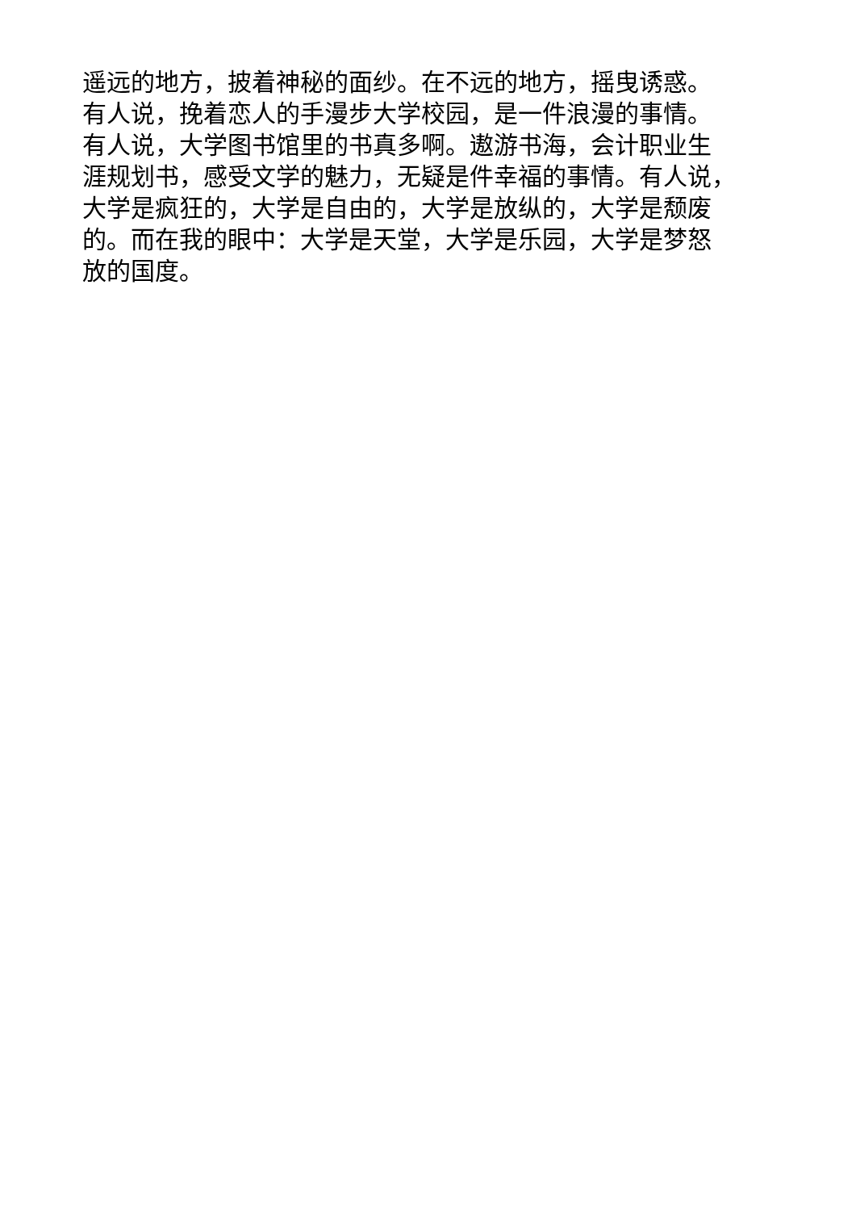遥远的地方，披着神秘的面纱。在不远的地方，摇曳诱惑。
有人说，挽着恋人的手漫步大学校园，是一件浪漫的事情。
有人说，大学图书馆里的书真多啊。遨游书海，会计职业生
涯规划书，感受文学的魅力，无疑是件幸福的事情。有人说，
大学是疯狂的，大学是自由的，大学是放纵的，大学是颓废
的。而在我的眼中：大学是天堂，大学是乐园，大学是梦怒
放的国度。